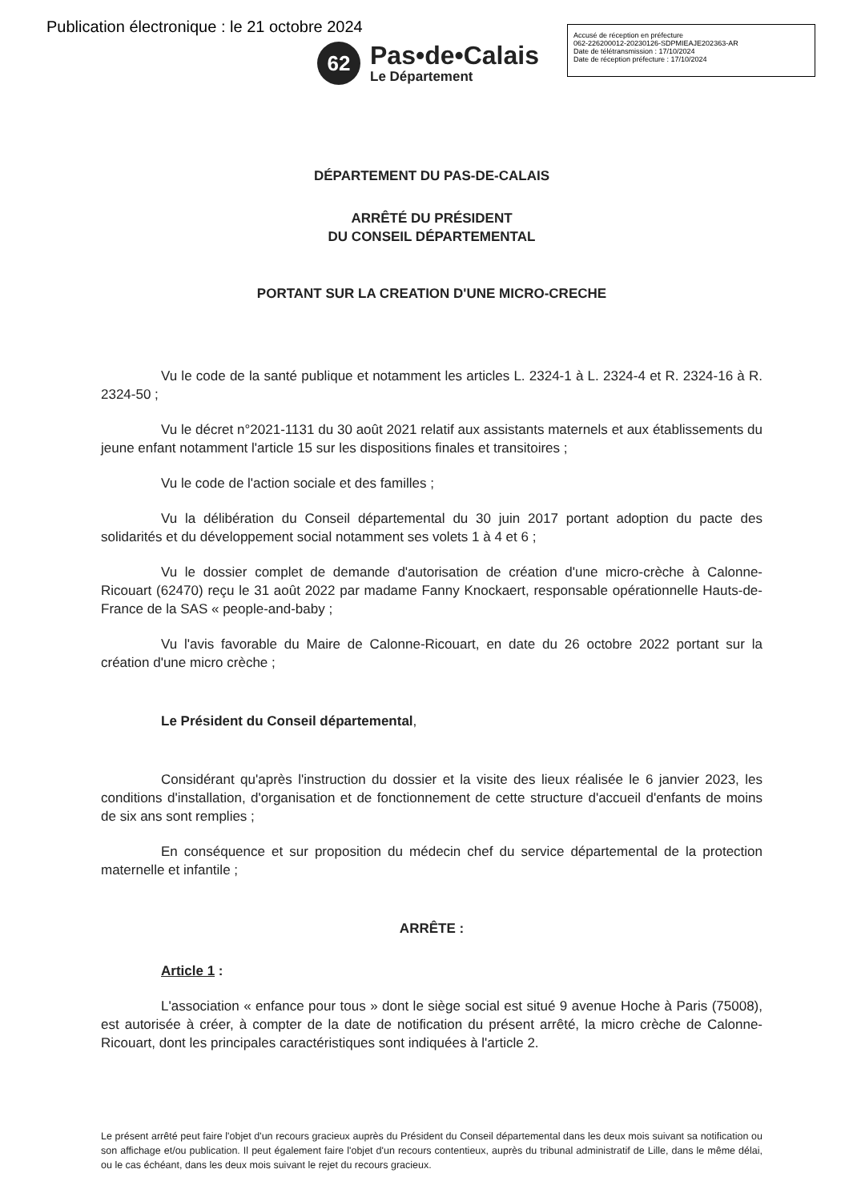Publication électronique : le 21 octobre 2024
62
Pas•de•Calais
Le Département
Accusé de réception en préfecture
062-226200012-20230126-SDPMIEAJE202363-AR
Date de télétransmission : 17/10/2024
Date de réception préfecture : 17/10/2024
DÉPARTEMENT DU PAS-DE-CALAIS
ARRÊTÉ DU PRÉSIDENT
DU CONSEIL DÉPARTEMENTAL
PORTANT SUR LA CREATION D'UNE MICRO-CRECHE
Vu le code de la santé publique et notamment les articles L. 2324-1 à L. 2324-4 et R. 2324-16 à R. 2324-50 ;
Vu le décret n°2021-1131 du 30 août 2021 relatif aux assistants maternels et aux établissements du jeune enfant notamment l'article 15 sur les dispositions finales et transitoires ;
Vu le code de l'action sociale et des familles ;
Vu la délibération du Conseil départemental du 30 juin 2017 portant adoption du pacte des solidarités et du développement social notamment ses volets 1 à 4 et 6 ;
Vu le dossier complet de demande d'autorisation de création d'une micro-crèche à Calonne-Ricouart (62470) reçu le 31 août 2022 par madame Fanny Knockaert, responsable opérationnelle Hauts-de-France de la SAS « people-and-baby ;
Vu l'avis favorable du Maire de Calonne-Ricouart, en date du 26 octobre 2022 portant sur la création d'une micro crèche ;
Le Président du Conseil départemental,
Considérant qu'après l'instruction du dossier et la visite des lieux réalisée le 6 janvier 2023, les conditions d'installation, d'organisation et de fonctionnement de cette structure d'accueil d'enfants de moins de six ans sont remplies ;
En conséquence et sur proposition du médecin chef du service départemental de la protection maternelle et infantile ;
ARRÊTE :
Article 1 :
L'association « enfance pour tous » dont le siège social est situé 9 avenue Hoche à Paris (75008), est autorisée à créer, à compter de la date de notification du présent arrêté, la micro crèche de Calonne-Ricouart, dont les principales caractéristiques sont indiquées à l'article 2.
Le présent arrêté peut faire l'objet d'un recours gracieux auprès du Président du Conseil départemental dans les deux mois suivant sa notification ou son affichage et/ou publication. Il peut également faire l'objet d'un recours contentieux, auprès du tribunal administratif de Lille, dans le même délai, ou le cas échéant, dans les deux mois suivant le rejet du recours gracieux.